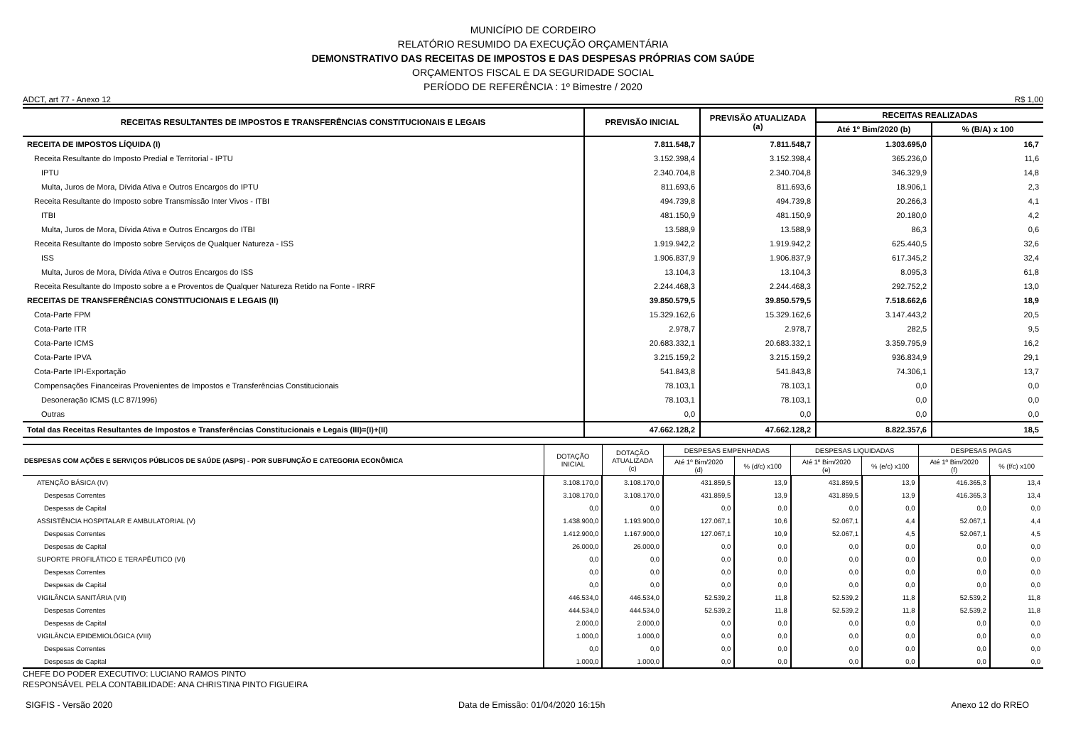MUNICÍPIO DE CORDEIRO
RELATÓRIO RESUMIDO DA EXECUÇÃO ORÇAMENTÁRIA
DEMONSTRATIVO DAS RECEITAS DE IMPOSTOS E DAS DESPESAS PRÓPRIAS COM SAÚDE
ORÇAMENTOS FISCAL E DA SEGURIDADE SOCIAL
PERÍODO DE REFERÊNCIA : 1º Bimestre / 2020
ADCT, art 77 - Anexo 12 R$ 1,00
| RECEITAS RESULTANTES DE IMPOSTOS E TRANSFERÊNCIAS CONSTITUCIONAIS E LEGAIS | PREVISÃO INICIAL | PREVISÃO ATUALIZADA (a) | RECEITAS REALIZADAS | |
| --- | --- | --- | --- | --- |
| | | | Até 1º Bim/2020 (b) | % (B/A) x 100 |
| RECEITA DE IMPOSTOS LÍQUIDA (I) | 7.811.548,7 | 7.811.548,7 | 1.303.695,0 | 16,7 |
| Receita Resultante do Imposto Predial e Territorial - IPTU | 3.152.398,4 | 3.152.398,4 | 365.236,0 | 11,6 |
| IPTU | 2.340.704,8 | 2.340.704,8 | 346.329,9 | 14,8 |
| Multa, Juros de Mora, Dívida Ativa e Outros Encargos do IPTU | 811.693,6 | 811.693,6 | 18.906,1 | 2,3 |
| Receita Resultante do Imposto sobre Transmissão Inter Vivos - ITBI | 494.739,8 | 494.739,8 | 20.266,3 | 4,1 |
| ITBI | 481.150,9 | 481.150,9 | 20.180,0 | 4,2 |
| Multa, Juros de Mora, Dívida Ativa e Outros Encargos do ITBI | 13.588,9 | 13.588,9 | 86,3 | 0,6 |
| Receita Resultante do Imposto sobre Serviços de Qualquer Natureza - ISS | 1.919.942,2 | 1.919.942,2 | 625.440,5 | 32,6 |
| ISS | 1.906.837,9 | 1.906.837,9 | 617.345,2 | 32,4 |
| Multa, Juros de Mora, Dívida Ativa e Outros Encargos do ISS | 13.104,3 | 13.104,3 | 8.095,3 | 61,8 |
| Receita Resultante do Imposto sobre a e Proventos de Qualquer Natureza Retido na Fonte - IRRF | 2.244.468,3 | 2.244.468,3 | 292.752,2 | 13,0 |
| RECEITAS DE TRANSFERÊNCIAS CONSTITUCIONAIS E LEGAIS (II) | 39.850.579,5 | 39.850.579,5 | 7.518.662,6 | 18,9 |
| Cota-Parte FPM | 15.329.162,6 | 15.329.162,6 | 3.147.443,2 | 20,5 |
| Cota-Parte ITR | 2.978,7 | 2.978,7 | 282,5 | 9,5 |
| Cota-Parte ICMS | 20.683.332,1 | 20.683.332,1 | 3.359.795,9 | 16,2 |
| Cota-Parte IPVA | 3.215.159,2 | 3.215.159,2 | 936.834,9 | 29,1 |
| Cota-Parte IPI-Exportação | 541.843,8 | 541.843,8 | 74.306,1 | 13,7 |
| Compensações Financeiras Provenientes de Impostos e Transferências Constitucionais | 78.103,1 | 78.103,1 | 0,0 | 0,0 |
| Desoneração ICMS (LC 87/1996) | 78.103,1 | 78.103,1 | 0,0 | 0,0 |
| Outras | 0,0 | 0,0 | 0,0 | 0,0 |
| Total das Receitas Resultantes de Impostos e Transferências Constitucionais e Legais (III)=(I)+(II) | 47.662.128,2 | 47.662.128,2 | 8.822.357,6 | 18,5 |
| DESPESAS COM AÇÕES E SERVIÇOS PÚBLICOS DE SAÚDE (ASPS) - POR SUBFUNÇÃO E CATEGORIA ECONÔMICA | DOTAÇÃO INICIAL | DOTAÇÃO ATUALIZADA (c) | DESPESAS EMPENHADAS | | DESPESAS LIQUIDADAS | | DESPESAS PAGAS | |
| --- | --- | --- | --- | --- | --- | --- | --- | --- |
| | | | Até 1º Bim/2020 (d) | % (d/c) x100 | Até 1º Bim/2020 (e) | % (e/c) x100 | Até 1º Bim/2020 (f) | % (f/c) x100 |
| ATENÇÃO BÁSICA (IV) | 3.108.170,0 | 3.108.170,0 | 431.859,5 | 13,9 | 431.859,5 | 13,9 | 416.365,3 | 13,4 |
| Despesas Correntes | 3.108.170,0 | 3.108.170,0 | 431.859,5 | 13,9 | 431.859,5 | 13,9 | 416.365,3 | 13,4 |
| Despesas de Capital | 0,0 | 0,0 | 0,0 | 0,0 | 0,0 | 0,0 | 0,0 | 0,0 |
| ASSISTÊNCIA HOSPITALAR E AMBULATORIAL (V) | 1.438.900,0 | 1.193.900,0 | 127.067,1 | 10,6 | 52.067,1 | 4,4 | 52.067,1 | 4,4 |
| Despesas Correntes | 1.412.900,0 | 1.167.900,0 | 127.067,1 | 10,9 | 52.067,1 | 4,5 | 52.067,1 | 4,5 |
| Despesas de Capital | 26.000,0 | 26.000,0 | 0,0 | 0,0 | 0,0 | 0,0 | 0,0 | 0,0 |
| SUPORTE PROFILÁTICO E TERAPÊUTICO (VI) | 0,0 | 0,0 | 0,0 | 0,0 | 0,0 | 0,0 | 0,0 | 0,0 |
| Despesas Correntes | 0,0 | 0,0 | 0,0 | 0,0 | 0,0 | 0,0 | 0,0 | 0,0 |
| Despesas de Capital | 0,0 | 0,0 | 0,0 | 0,0 | 0,0 | 0,0 | 0,0 | 0,0 |
| VIGILÂNCIA SANITÁRIA (VII) | 446.534,0 | 446.534,0 | 52.539,2 | 11,8 | 52.539,2 | 11,8 | 52.539,2 | 11,8 |
| Despesas Correntes | 444.534,0 | 444.534,0 | 52.539,2 | 11,8 | 52.539,2 | 11,8 | 52.539,2 | 11,8 |
| Despesas de Capital | 2.000,0 | 2.000,0 | 0,0 | 0,0 | 0,0 | 0,0 | 0,0 | 0,0 |
| VIGILÂNCIA EPIDEMIOLÓGICA (VIII) | 1.000,0 | 1.000,0 | 0,0 | 0,0 | 0,0 | 0,0 | 0,0 | 0,0 |
| Despesas Correntes | 0,0 | 0,0 | 0,0 | 0,0 | 0,0 | 0,0 | 0,0 | 0,0 |
| Despesas de Capital | 1.000,0 | 1.000,0 | 0,0 | 0,0 | 0,0 | 0,0 | 0,0 | 0,0 |
CHEFE DO PODER EXECUTIVO: LUCIANO RAMOS PINTO
RESPONSÁVEL PELA CONTABILIDADE: ANA CHRISTINA PINTO FIGUEIRA
SIGFIS - Versão 2020 Data de Emissão: 01/04/2020 16:15h Anexo 12 do RREO